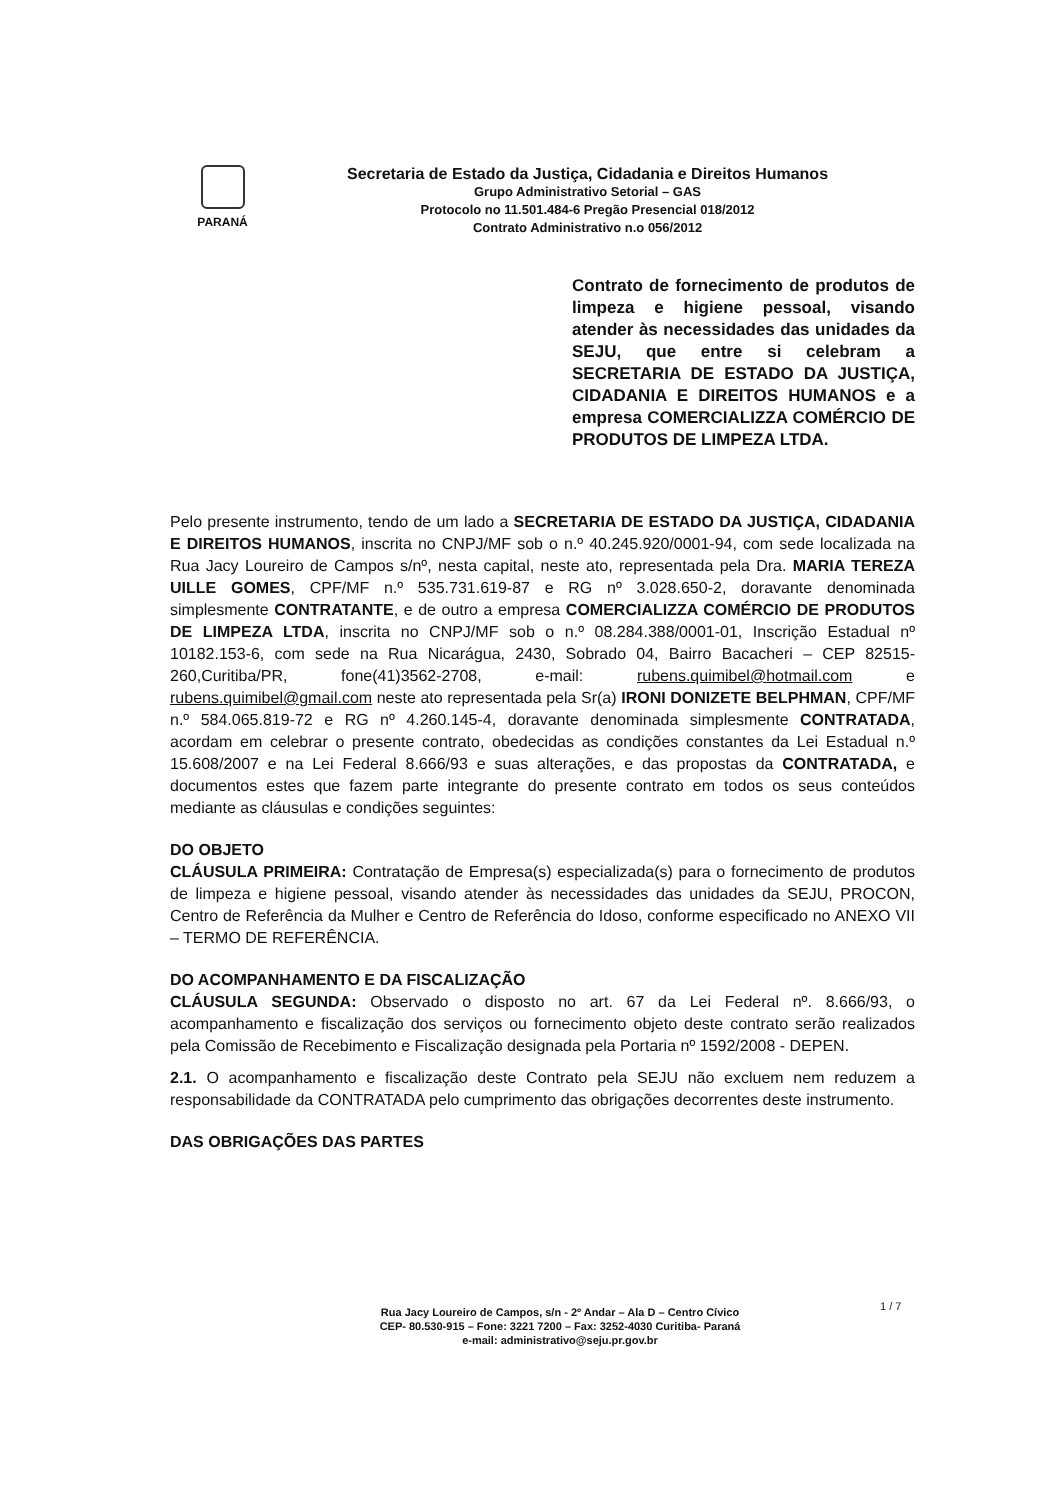PARANÁ
Secretaria de Estado da Justiça, Cidadania e Direitos Humanos
Grupo Administrativo Setorial – GAS
Protocolo no 11.501.484-6 Pregão Presencial 018/2012
Contrato Administrativo n.o 056/2012
Contrato de fornecimento de produtos de limpeza e higiene pessoal, visando atender às necessidades das unidades da SEJU, que entre si celebram a SECRETARIA DE ESTADO DA JUSTIÇA, CIDADANIA E DIREITOS HUMANOS e a empresa COMERCIALIZZA COMÉRCIO DE PRODUTOS DE LIMPEZA LTDA.
Pelo presente instrumento, tendo de um lado a SECRETARIA DE ESTADO DA JUSTIÇA, CIDADANIA E DIREITOS HUMANOS, inscrita no CNPJ/MF sob o n.º 40.245.920/0001-94, com sede localizada na Rua Jacy Loureiro de Campos s/nº, nesta capital, neste ato, representada pela Dra. MARIA TEREZA UILLE GOMES, CPF/MF n.º 535.731.619-87 e RG nº 3.028.650-2, doravante denominada simplesmente CONTRATANTE, e de outro a empresa COMERCIALIZZA COMÉRCIO DE PRODUTOS DE LIMPEZA LTDA, inscrita no CNPJ/MF sob o n.º 08.284.388/0001-01, Inscrição Estadual nº 10182.153-6, com sede na Rua Nicarágua, 2430, Sobrado 04, Bairro Bacacheri – CEP 82515-260,Curitiba/PR, fone(41)3562-2708, e-mail: rubens.quimibel@hotmail.com e rubens.quimibel@gmail.com neste ato representada pela Sr(a) IRONI DONIZETE BELPHMAN, CPF/MF n.º 584.065.819-72 e RG nº 4.260.145-4, doravante denominada simplesmente CONTRATADA, acordam em celebrar o presente contrato, obedecidas as condições constantes da Lei Estadual n.º 15.608/2007 e na Lei Federal 8.666/93 e suas alterações, e das propostas da CONTRATADA, e documentos estes que fazem parte integrante do presente contrato em todos os seus conteúdos mediante as cláusulas e condições seguintes:
DO OBJETO
CLÁUSULA PRIMEIRA: Contratação de Empresa(s) especializada(s) para o fornecimento de produtos de limpeza e higiene pessoal, visando atender às necessidades das unidades da SEJU, PROCON, Centro de Referência da Mulher e Centro de Referência do Idoso, conforme especificado no ANEXO VII – TERMO DE REFERÊNCIA.
DO ACOMPANHAMENTO E DA FISCALIZAÇÃO
CLÁUSULA SEGUNDA: Observado o disposto no art. 67 da Lei Federal nº. 8.666/93, o acompanhamento e fiscalização dos serviços ou fornecimento objeto deste contrato serão realizados pela Comissão de Recebimento e Fiscalização designada pela Portaria nº 1592/2008 - DEPEN.
2.1. O acompanhamento e fiscalização deste Contrato pela SEJU não excluem nem reduzem a responsabilidade da CONTRATADA pelo cumprimento das obrigações decorrentes deste instrumento.
DAS OBRIGAÇÕES DAS PARTES
Rua Jacy Loureiro de Campos, s/n - 2º Andar – Ala D – Centro Cívico
CEP- 80.530-915 – Fone: 3221 7200 – Fax: 3252-4030 Curitiba- Paraná
e-mail: administrativo@seju.pr.gov.br
1 / 7